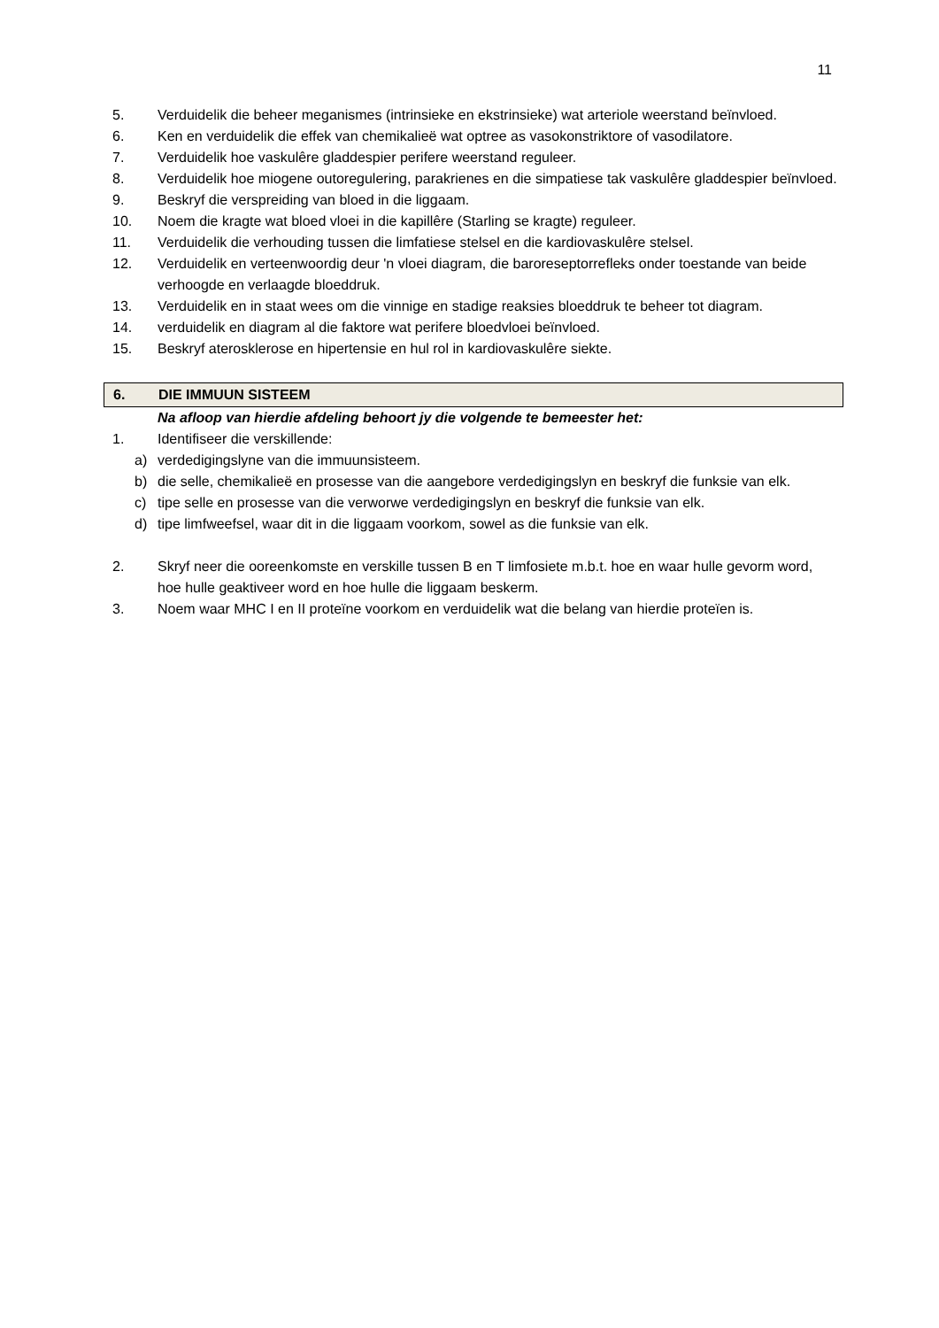11
5. Verduidelik die beheer meganismes (intrinsieke en ekstrinsieke) wat arteriole weerstand beïnvloed.
6. Ken en verduidelik die effek van chemikalieë wat optree as vasokonstriktore of vasodilatore.
7. Verduidelik hoe vaskulêre gladdespier perifere weerstand reguleer.
8. Verduidelik hoe miogene outoregulering, parakrienes en die simpatiese tak vaskulêre gladdespier beïnvloed.
9. Beskryf die verspreiding van bloed in die liggaam.
10. Noem die kragte wat bloed vloei in die kapillêre (Starling se kragte) reguleer.
11. Verduidelik die verhouding tussen die limfatiese stelsel en die kardiovaskulêre stelsel.
12. Verduidelik en verteenwoordig deur 'n vloei diagram, die baroreseptorrefleks onder toestande van beide verhoogde en verlaagde bloeddruk.
13. Verduidelik en in staat wees om die vinnige en stadige reaksies bloeddruk te beheer tot diagram.
14. verduidelik en diagram al die faktore wat perifere bloedvloei beïnvloed.
15. Beskryf aterosklerose en hipertensie en hul rol in kardiovaskulêre siekte.
6. DIE IMMUUN SISTEEM
Na afloop van hierdie afdeling behoort jy die volgende te bemeester het:
1. Identifiseer die verskillende:
a) verdedigingslyne van die immuunsisteem.
b) die selle, chemikalieë en prosesse van die aangebore verdedigingslyn en beskryf die funksie van elk.
c) tipe selle en prosesse van die verworwe verdedigingslyn en beskryf die funksie van elk.
d) tipe limfweefsel, waar dit in die liggaam voorkom, sowel as die funksie van elk.
2. Skryf neer die ooreenkomste en verskille tussen B en T limfosiete m.b.t. hoe en waar hulle gevorm word, hoe hulle geaktiveer word en hoe hulle die liggaam beskerm.
3. Noem waar MHC I en II proteïne voorkom en verduidelik wat die belang van hierdie proteïen is.